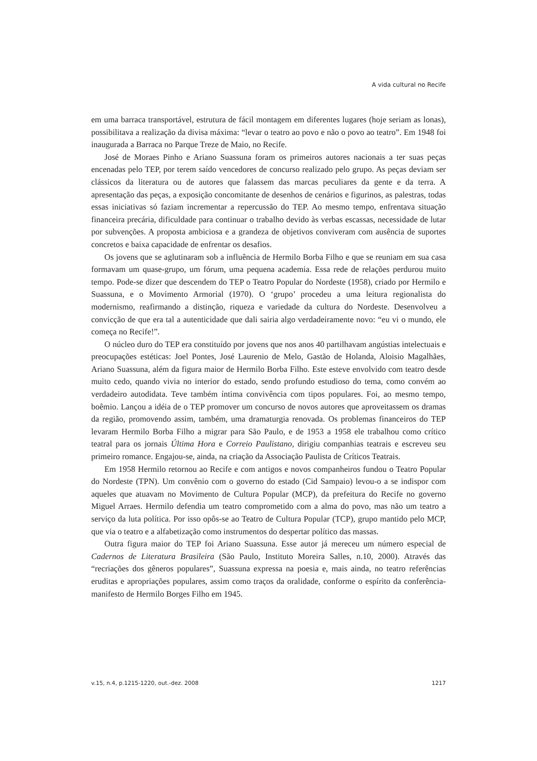A vida cultural no Recife
em uma barraca transportável, estrutura de fácil montagem em diferentes lugares (hoje seriam as lonas), possibilitava a realização da divisa máxima: “levar o teatro ao povo e não o povo ao teatro”. Em 1948 foi inaugurada a Barraca no Parque Treze de Maio, no Recife.
José de Moraes Pinho e Ariano Suassuna foram os primeiros autores nacionais a ter suas peças encenadas pelo TEP, por terem saído vencedores de concurso realizado pelo grupo. As peças deviam ser clássicos da literatura ou de autores que falassem das marcas peculiares da gente e da terra. A apresentação das peças, a exposição concomitante de desenhos de cenários e figurinos, as palestras, todas essas iniciativas só faziam incrementar a repercussão do TEP. Ao mesmo tempo, enfrentava situação financeira precária, dificuldade para continuar o trabalho devido às verbas escassas, necessidade de lutar por subvenções. A proposta ambiciosa e a grandeza de objetivos conviveram com ausência de suportes concretos e baixa capacidade de enfrentar os desafios.
Os jovens que se aglutinaram sob a influência de Hermilo Borba Filho e que se reuniam em sua casa formavam um quase-grupo, um fórum, uma pequena academia. Essa rede de relações perdurou muito tempo. Pode-se dizer que descendem do TEP o Teatro Popular do Nordeste (1958), criado por Hermilo e Suassuna, e o Movimento Armorial (1970). O ‘grupo’ procedeu a uma leitura regionalista do modernismo, reafirmando a distinção, riqueza e variedade da cultura do Nordeste. Desenvolveu a convicção de que era tal a autenticidade que dali sairia algo verdadeiramente novo: “eu vi o mundo, ele começa no Recife!”.
O núcleo duro do TEP era constituído por jovens que nos anos 40 partilhavam angústias intelectuais e preocupações estéticas: Joel Pontes, José Laurenio de Melo, Gastão de Holanda, Aloisio Magalhães, Ariano Suassuna, além da figura maior de Hermilo Borba Filho. Este esteve envolvido com teatro desde muito cedo, quando vivia no interior do estado, sendo profundo estudioso do tema, como convém ao verdadeiro autodidata. Teve também íntima convivência com tipos populares. Foi, ao mesmo tempo, boêmio. Lançou a idéia de o TEP promover um concurso de novos autores que aproveitassem os dramas da região, promovendo assim, também, uma dramaturgia renovada. Os problemas financeiros do TEP levaram Hermilo Borba Filho a migrar para São Paulo, e de 1953 a 1958 ele trabalhou como crítico teatral para os jornais Última Hora e Correio Paulistano, dirigiu companhias teatrais e escreveu seu primeiro romance. Engajou-se, ainda, na criação da Associação Paulista de Críticos Teatrais.
Em 1958 Hermilo retornou ao Recife e com antigos e novos companheiros fundou o Teatro Popular do Nordeste (TPN). Um convênio com o governo do estado (Cid Sampaio) levou-o a se indispor com aqueles que atuavam no Movimento de Cultura Popular (MCP), da prefeitura do Recife no governo Miguel Arraes. Hermilo defendia um teatro comprometido com a alma do povo, mas não um teatro a serviço da luta política. Por isso opôs-se ao Teatro de Cultura Popular (TCP), grupo mantido pelo MCP, que via o teatro e a alfabetização como instrumentos do despertar político das massas.
Outra figura maior do TEP foi Ariano Suassuna. Esse autor já mereceu um número especial de Cadernos de Literatura Brasileira (São Paulo, Instituto Moreira Salles, n.10, 2000). Através das “recriações dos gêneros populares”, Suassuna expressa na poesia e, mais ainda, no teatro referências eruditas e apropriações populares, assim como traços da oralidade, conforme o espírito da conferência-manifesto de Hermilo Borges Filho em 1945.
v.15, n.4, p.1215-1220, out.-dez. 2008 1217